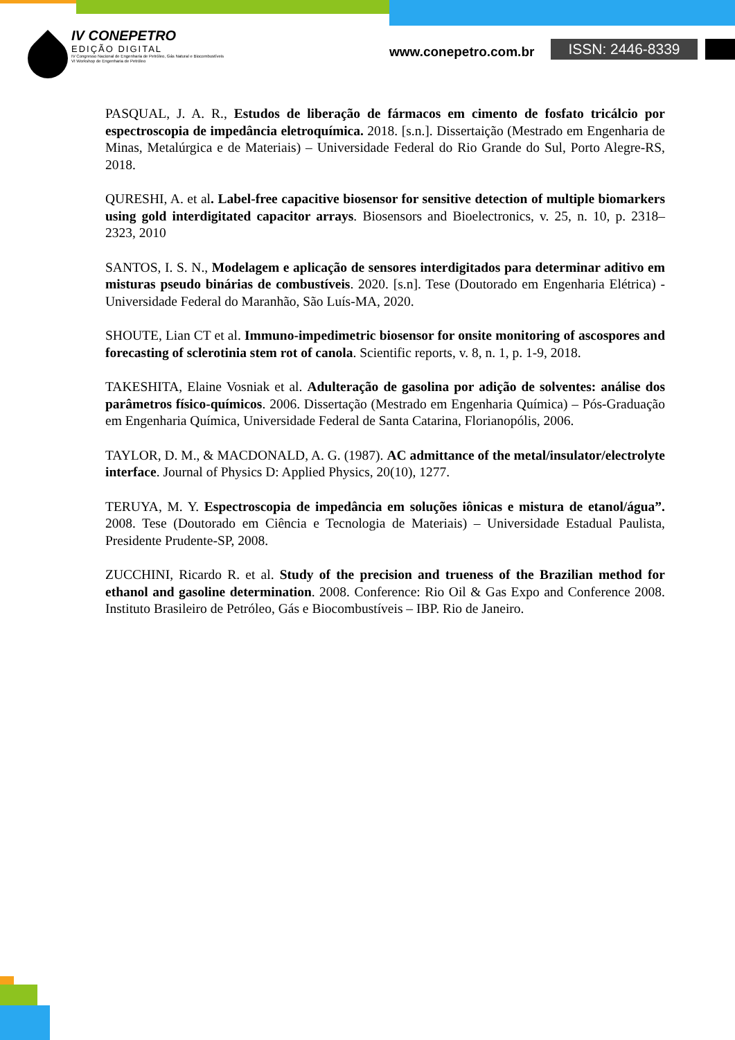IV CONEPETRO
EDIÇÃO DIGITAL
IV Congresso Nacional de Engenharia de Petróleo, Gás Natural e Biocombustíveis
VI Workshop de Engenharia de Petróleo
www.conepetro.com.br ISSN: 2446-8339
PASQUAL, J. A. R., Estudos de liberação de fármacos em cimento de fosfato tricálcio por espectroscopia de impedância eletroquímica. 2018. [s.n.]. Dissertaição (Mestrado em Engenharia de Minas, Metalúrgica e de Materiais) – Universidade Federal do Rio Grande do Sul, Porto Alegre-RS, 2018.
QURESHI, A. et al. Label-free capacitive biosensor for sensitive detection of multiple biomarkers using gold interdigitated capacitor arrays. Biosensors and Bioelectronics, v. 25, n. 10, p. 2318–2323, 2010
SANTOS, I. S. N., Modelagem e aplicação de sensores interdigitados para determinar aditivo em misturas pseudo binárias de combustíveis. 2020. [s.n]. Tese (Doutorado em Engenharia Elétrica) - Universidade Federal do Maranhão, São Luís-MA, 2020.
SHOUTE, Lian CT et al. Immuno-impedimetric biosensor for onsite monitoring of ascospores and forecasting of sclerotinia stem rot of canola. Scientific reports, v. 8, n. 1, p. 1-9, 2018.
TAKESHITA, Elaine Vosniak et al. Adulteração de gasolina por adição de solventes: análise dos parâmetros físico-químicos. 2006. Dissertação (Mestrado em Engenharia Química) – Pós-Graduação em Engenharia Química, Universidade Federal de Santa Catarina, Florianopólis, 2006.
TAYLOR, D. M., & MACDONALD, A. G. (1987). AC admittance of the metal/insulator/electrolyte interface. Journal of Physics D: Applied Physics, 20(10), 1277.
TERUYA, M. Y. Espectroscopia de impedância em soluções iônicas e mistura de etanol/água”. 2008. Tese (Doutorado em Ciência e Tecnologia de Materiais) – Universidade Estadual Paulista, Presidente Prudente-SP, 2008.
ZUCCHINI, Ricardo R. et al. Study of the precision and trueness of the Brazilian method for ethanol and gasoline determination. 2008. Conference: Rio Oil & Gas Expo and Conference 2008. Instituto Brasileiro de Petróleo, Gás e Biocombustíveis – IBP. Rio de Janeiro.